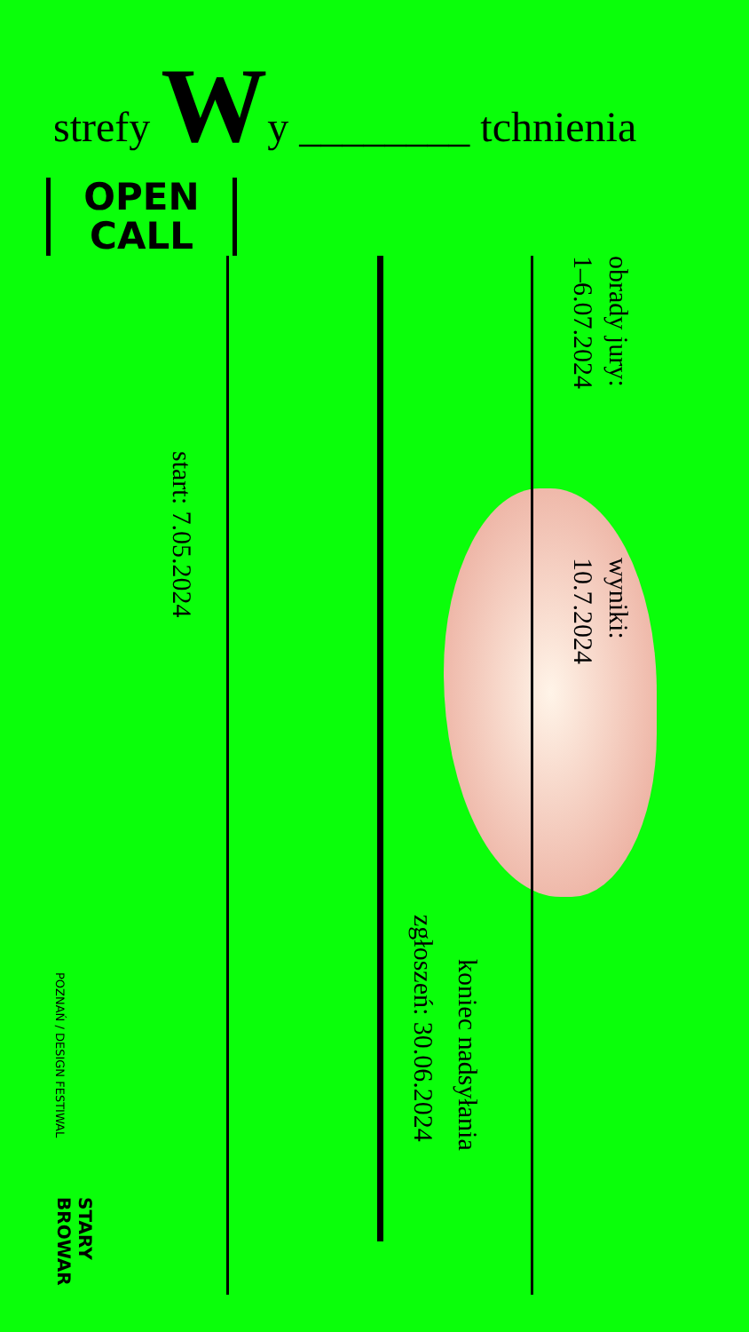strefy Wy ________ tchnienia
OPEN
CALL
start: 7.05.2024
1–6.07.2024
obrady jury:
10.7.2024
wyniki:
zgłoszeń: 30.06.2024
koniec nadsyłania
POZNAŃ / DESIGN FESTIWAL
STARY BROWAR